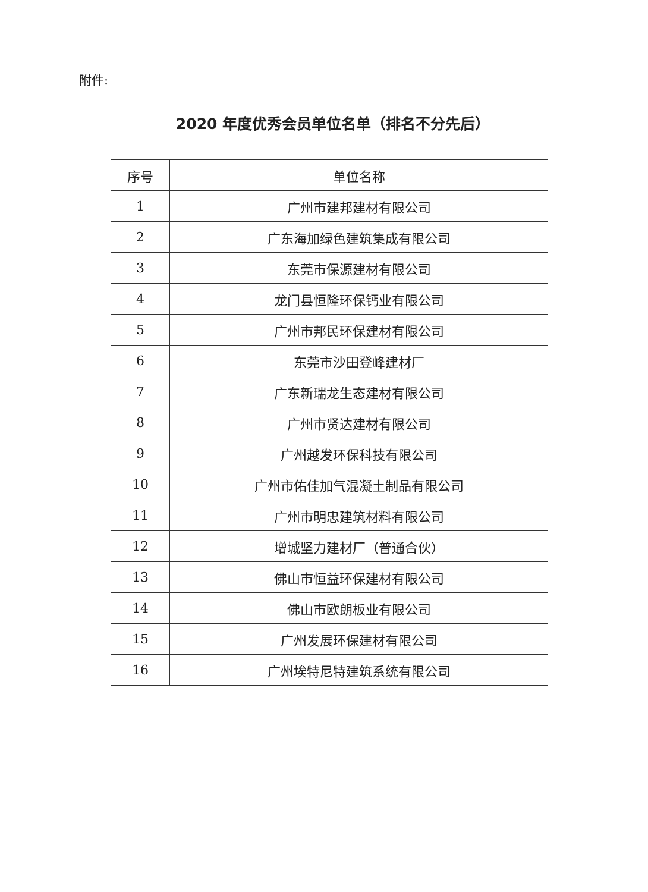附件:
2020 年度优秀会员单位名单（排名不分先后）
| 序号 | 单位名称 |
| --- | --- |
| 1 | 广州市建邦建材有限公司 |
| 2 | 广东海加绿色建筑集成有限公司 |
| 3 | 东莞市保源建材有限公司 |
| 4 | 龙门县恒隆环保钙业有限公司 |
| 5 | 广州市邦民环保建材有限公司 |
| 6 | 东莞市沙田登峰建材厂 |
| 7 | 广东新瑞龙生态建材有限公司 |
| 8 | 广州市贤达建材有限公司 |
| 9 | 广州越发环保科技有限公司 |
| 10 | 广州市佑佳加气混凝土制品有限公司 |
| 11 | 广州市明忠建筑材料有限公司 |
| 12 | 增城坚力建材厂（普通合伙） |
| 13 | 佛山市恒益环保建材有限公司 |
| 14 | 佛山市欧朗板业有限公司 |
| 15 | 广州发展环保建材有限公司 |
| 16 | 广州埃特尼特建筑系统有限公司 |